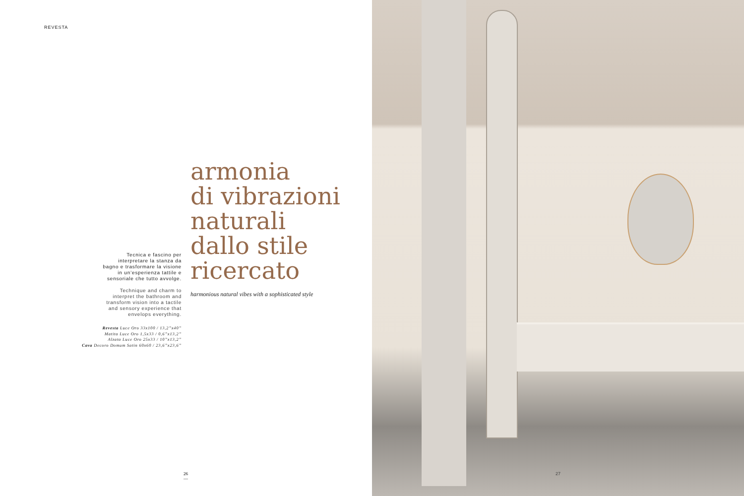REVESTA
Tecnica e fascino per
interpretare la stanza da
bagno e trasformare la visione
in un’esperienza tattile e
sensoriale che tutto avvolge.
Technique and charm to
interpret the bathroom and
transform vision into a tactile
and sensory experience that
envelops everything.
Revesta Luce Oro 33x100 / 13,2”x40”
Matita Luce Oro 1,5x33 / 0,6”x13,2”
Alzata Luce Oro 25x33 / 10”x13,2”
Cava Decoro Domum Satin 60x60 / 23,6”x23,6”
armonia
di vibrazioni
naturali
dallo stile
ricercato
harmonious natural vibes with a sophisticated style
26
—
27